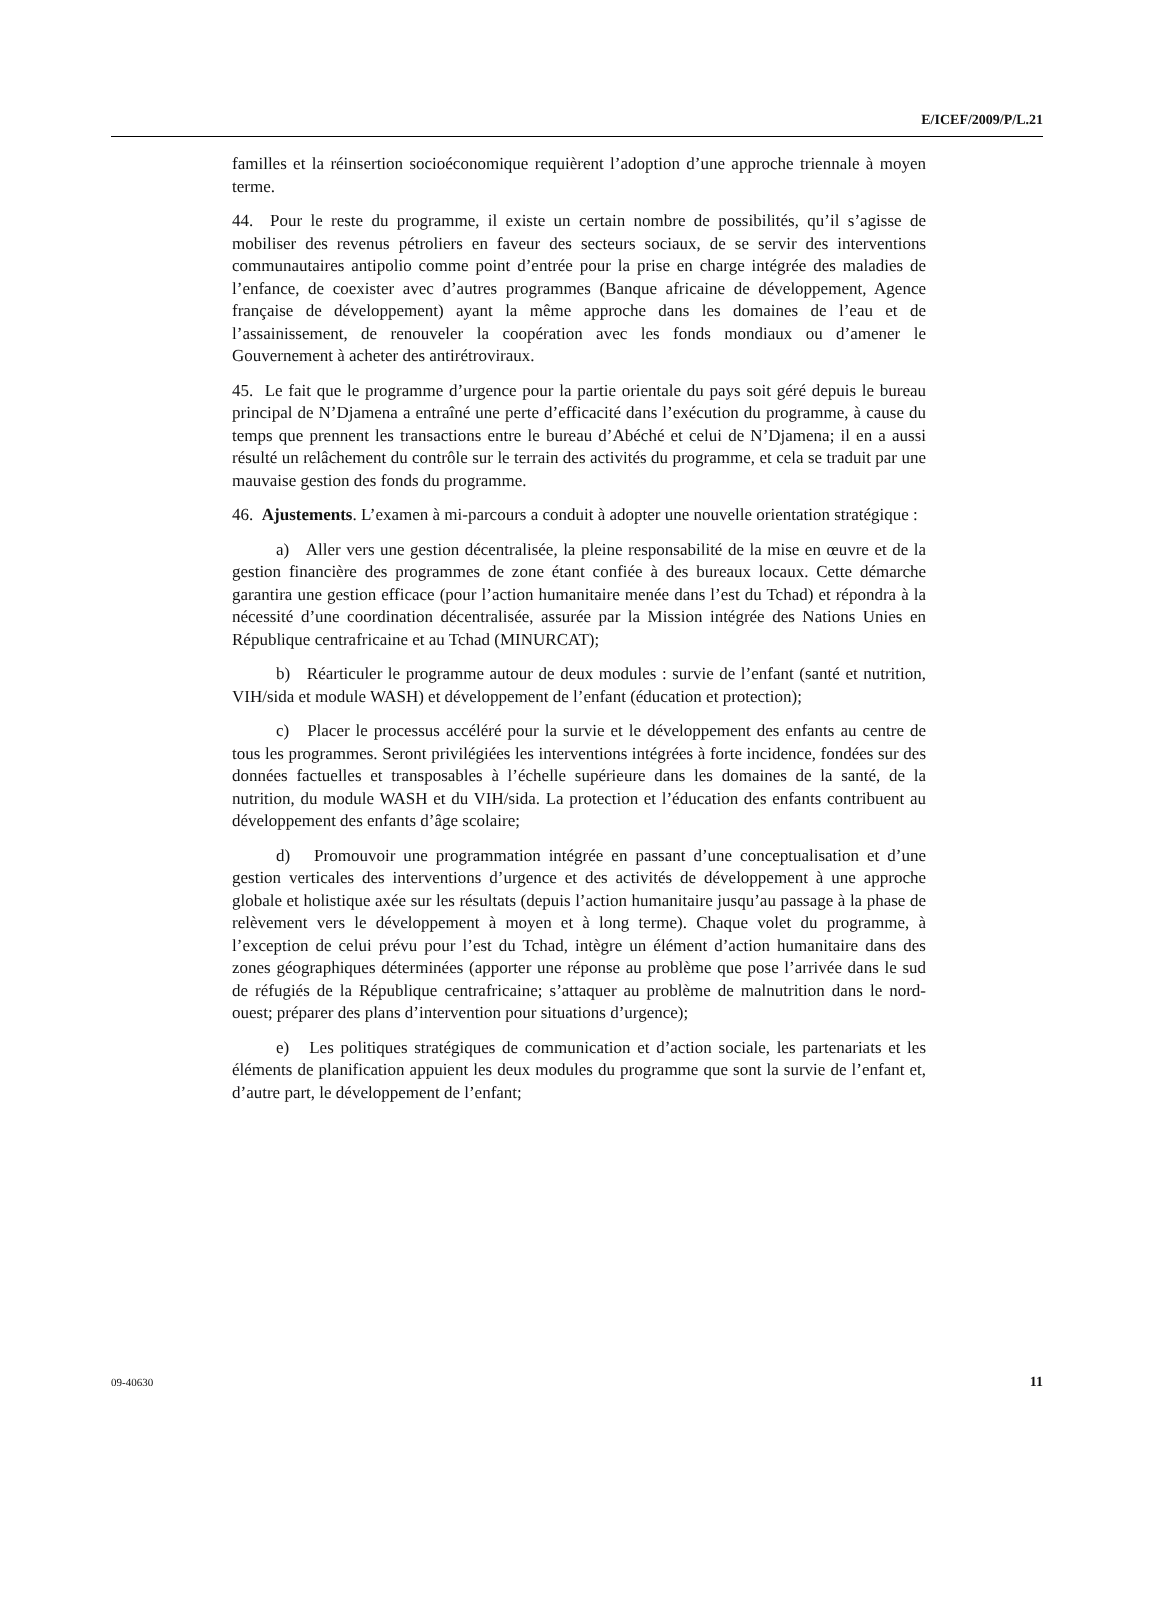E/ICEF/2009/P/L.21
familles et la réinsertion socioéconomique requièrent l’adoption d’une approche triennale à moyen terme.
44. Pour le reste du programme, il existe un certain nombre de possibilités, qu’il s’agisse de mobiliser des revenus pétroliers en faveur des secteurs sociaux, de se servir des interventions communautaires antipolio comme point d’entrée pour la prise en charge intégrée des maladies de l’enfance, de coexister avec d’autres programmes (Banque africaine de développement, Agence française de développement) ayant la même approche dans les domaines de l’eau et de l’assainissement, de renouveler la coopération avec les fonds mondiaux ou d’amener le Gouvernement à acheter des antirétroviraux.
45. Le fait que le programme d’urgence pour la partie orientale du pays soit géré depuis le bureau principal de N’Djamena a entraîné une perte d’efficacité dans l’exécution du programme, à cause du temps que prennent les transactions entre le bureau d’Abéché et celui de N’Djamena; il en a aussi résulté un relâchement du contrôle sur le terrain des activités du programme, et cela se traduit par une mauvaise gestion des fonds du programme.
46. Ajustements. L’examen à mi-parcours a conduit à adopter une nouvelle orientation stratégique :
a) Aller vers une gestion décentralisée, la pleine responsabilité de la mise en œuvre et de la gestion financière des programmes de zone étant confiée à des bureaux locaux. Cette démarche garantira une gestion efficace (pour l’action humanitaire menée dans l’est du Tchad) et répondra à la nécessité d’une coordination décentralisée, assurée par la Mission intégrée des Nations Unies en République centrafricaine et au Tchad (MINURCAT);
b) Réarticuler le programme autour de deux modules : survie de l’enfant (santé et nutrition, VIH/sida et module WASH) et développement de l’enfant (éducation et protection);
c) Placer le processus accéléré pour la survie et le développement des enfants au centre de tous les programmes. Seront privilégiées les interventions intégrées à forte incidence, fondées sur des données factuelles et transposables à l’échelle supérieure dans les domaines de la santé, de la nutrition, du module WASH et du VIH/sida. La protection et l’éducation des enfants contribuent au développement des enfants d’âge scolaire;
d) Promouvoir une programmation intégrée en passant d’une conceptualisation et d’une gestion verticales des interventions d’urgence et des activités de développement à une approche globale et holistique axée sur les résultats (depuis l’action humanitaire jusqu’au passage à la phase de relèvement vers le développement à moyen et à long terme). Chaque volet du programme, à l’exception de celui prévu pour l’est du Tchad, intègre un élément d’action humanitaire dans des zones géographiques déterminées (apporter une réponse au problème que pose l’arrivée dans le sud de réfugiés de la République centrafricaine; s’attaquer au problème de malnutrition dans le nord-ouest; préparer des plans d’intervention pour situations d’urgence);
e) Les politiques stratégiques de communication et d’action sociale, les partenariats et les éléments de planification appuient les deux modules du programme que sont la survie de l’enfant et, d’autre part, le développement de l’enfant;
09-40630 11